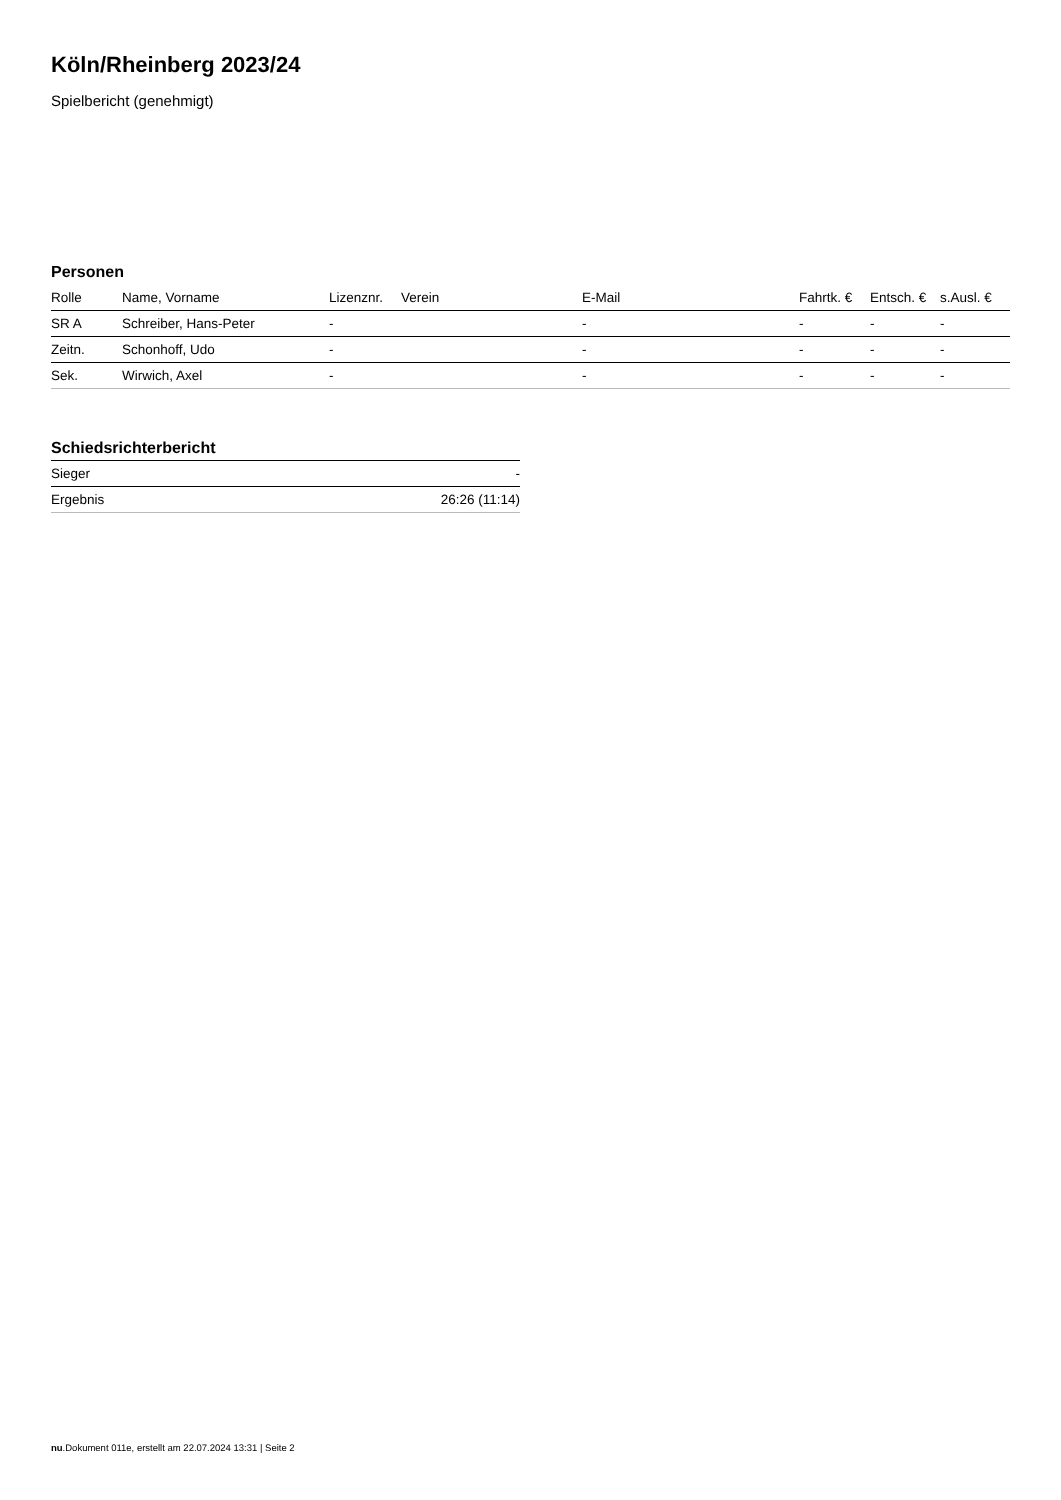Köln/Rheinberg 2023/24
Spielbericht (genehmigt)
Personen
| Rolle | Name, Vorname | Lizenznr. | Verein | E-Mail | Fahrtk. € | Entsch. € | s.Ausl. € |
| --- | --- | --- | --- | --- | --- | --- | --- |
| SR A | Schreiber, Hans-Peter | - | | - | - | - | - |
| Zeitn. | Schonhoff, Udo | - | | - | - | - | - |
| Sek. | Wirwich, Axel | - | | - | - | - | - |
Schiedsrichterbericht
| Sieger | - |
| Ergebnis | 26:26 (11:14) |
nu.Dokument 011e, erstellt am 22.07.2024 13:31 | Seite 2